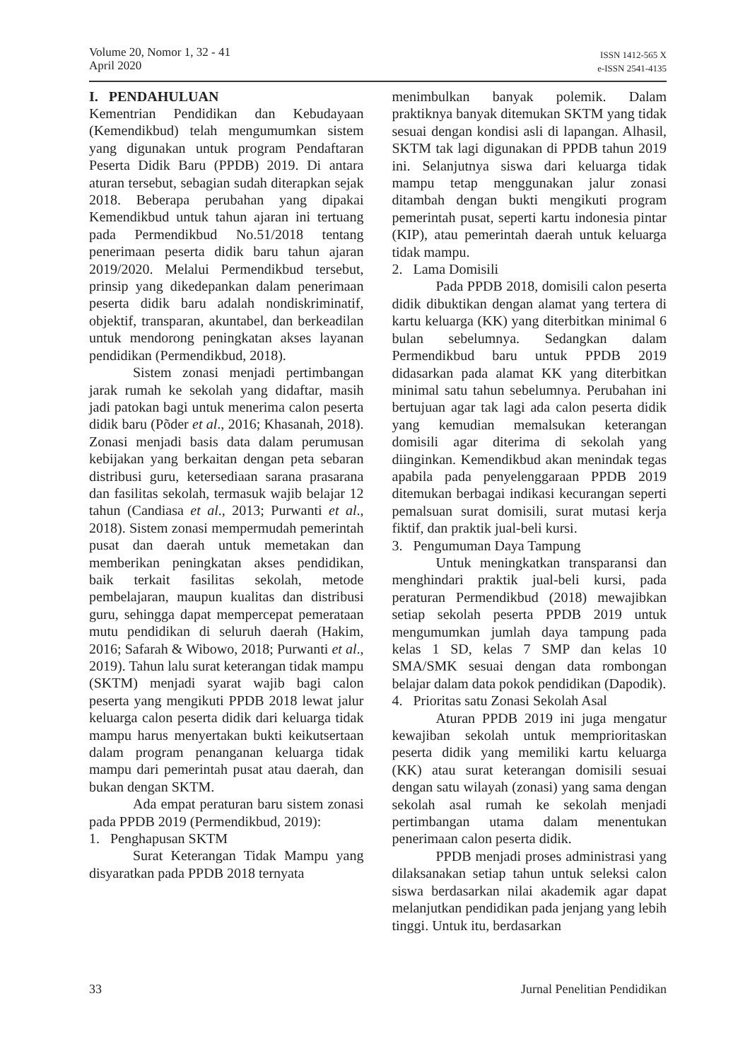Volume 20, Nomor 1, 32 - 41
April 2020
ISSN 1412-565 X
e-ISSN 2541-4135
I. PENDAHULUAN
Kementrian Pendidikan dan Kebudayaan (Kemendikbud) telah mengumumkan sistem yang digunakan untuk program Pendaftaran Peserta Didik Baru (PPDB) 2019. Di antara aturan tersebut, sebagian sudah diterapkan sejak 2018. Beberapa perubahan yang dipakai Kemendikbud untuk tahun ajaran ini tertuang pada Permendikbud No.51/2018 tentang penerimaan peserta didik baru tahun ajaran 2019/2020. Melalui Permendikbud tersebut, prinsip yang dikedepankan dalam penerimaan peserta didik baru adalah nondiskriminatif, objektif, transparan, akuntabel, dan berkeadilan untuk mendorong peningkatan akses layanan pendidikan (Permendikbud, 2018).
Sistem zonasi menjadi pertimbangan jarak rumah ke sekolah yang didaftar, masih jadi patokan bagi untuk menerima calon peserta didik baru (Põder et al., 2016; Khasanah, 2018). Zonasi menjadi basis data dalam perumusan kebijakan yang berkaitan dengan peta sebaran distribusi guru, ketersediaan sarana prasarana dan fasilitas sekolah, termasuk wajib belajar 12 tahun (Candiasa et al., 2013; Purwanti et al., 2018). Sistem zonasi mempermudah pemerintah pusat dan daerah untuk memetakan dan memberikan peningkatan akses pendidikan, baik terkait fasilitas sekolah, metode pembelajaran, maupun kualitas dan distribusi guru, sehingga dapat mempercepat pemerataan mutu pendidikan di seluruh daerah (Hakim, 2016; Safarah & Wibowo, 2018; Purwanti et al., 2019). Tahun lalu surat keterangan tidak mampu (SKTM) menjadi syarat wajib bagi calon peserta yang mengikuti PPDB 2018 lewat jalur keluarga calon peserta didik dari keluarga tidak mampu harus menyertakan bukti keikutsertaan dalam program penanganan keluarga tidak mampu dari pemerintah pusat atau daerah, dan bukan dengan SKTM.
Ada empat peraturan baru sistem zonasi pada PPDB 2019 (Permendikbud, 2019):
1. Penghapusan SKTM
Surat Keterangan Tidak Mampu yang disyaratkan pada PPDB 2018 ternyata
menimbulkan banyak polemik. Dalam praktiknya banyak ditemukan SKTM yang tidak sesuai dengan kondisi asli di lapangan. Alhasil, SKTM tak lagi digunakan di PPDB tahun 2019 ini. Selanjutnya siswa dari keluarga tidak mampu tetap menggunakan jalur zonasi ditambah dengan bukti mengikuti program pemerintah pusat, seperti kartu indonesia pintar (KIP), atau pemerintah daerah untuk keluarga tidak mampu.
2. Lama Domisili
Pada PPDB 2018, domisili calon peserta didik dibuktikan dengan alamat yang tertera di kartu keluarga (KK) yang diterbitkan minimal 6 bulan sebelumnya. Sedangkan dalam Permendikbud baru untuk PPDB 2019 didasarkan pada alamat KK yang diterbitkan minimal satu tahun sebelumnya. Perubahan ini bertujuan agar tak lagi ada calon peserta didik yang kemudian memalsukan keterangan domisili agar diterima di sekolah yang diinginkan. Kemendikbud akan menindak tegas apabila pada penyelenggaraan PPDB 2019 ditemukan berbagai indikasi kecurangan seperti pemalsuan surat domisili, surat mutasi kerja fiktif, dan praktik jual-beli kursi.
3. Pengumuman Daya Tampung
Untuk meningkatkan transparansi dan menghindari praktik jual-beli kursi, pada peraturan Permendikbud (2018) mewajibkan setiap sekolah peserta PPDB 2019 untuk mengumumkan jumlah daya tampung pada kelas 1 SD, kelas 7 SMP dan kelas 10 SMA/SMK sesuai dengan data rombongan belajar dalam data pokok pendidikan (Dapodik).
4. Prioritas satu Zonasi Sekolah Asal
Aturan PPDB 2019 ini juga mengatur kewajiban sekolah untuk memprioritaskan peserta didik yang memiliki kartu keluarga (KK) atau surat keterangan domisili sesuai dengan satu wilayah (zonasi) yang sama dengan sekolah asal rumah ke sekolah menjadi pertimbangan utama dalam menentukan penerimaan calon peserta didik.
PPDB menjadi proses administrasi yang dilaksanakan setiap tahun untuk seleksi calon siswa berdasarkan nilai akademik agar dapat melanjutkan pendidikan pada jenjang yang lebih tinggi. Untuk itu, berdasarkan
33 Jurnal Penelitian Pendidikan